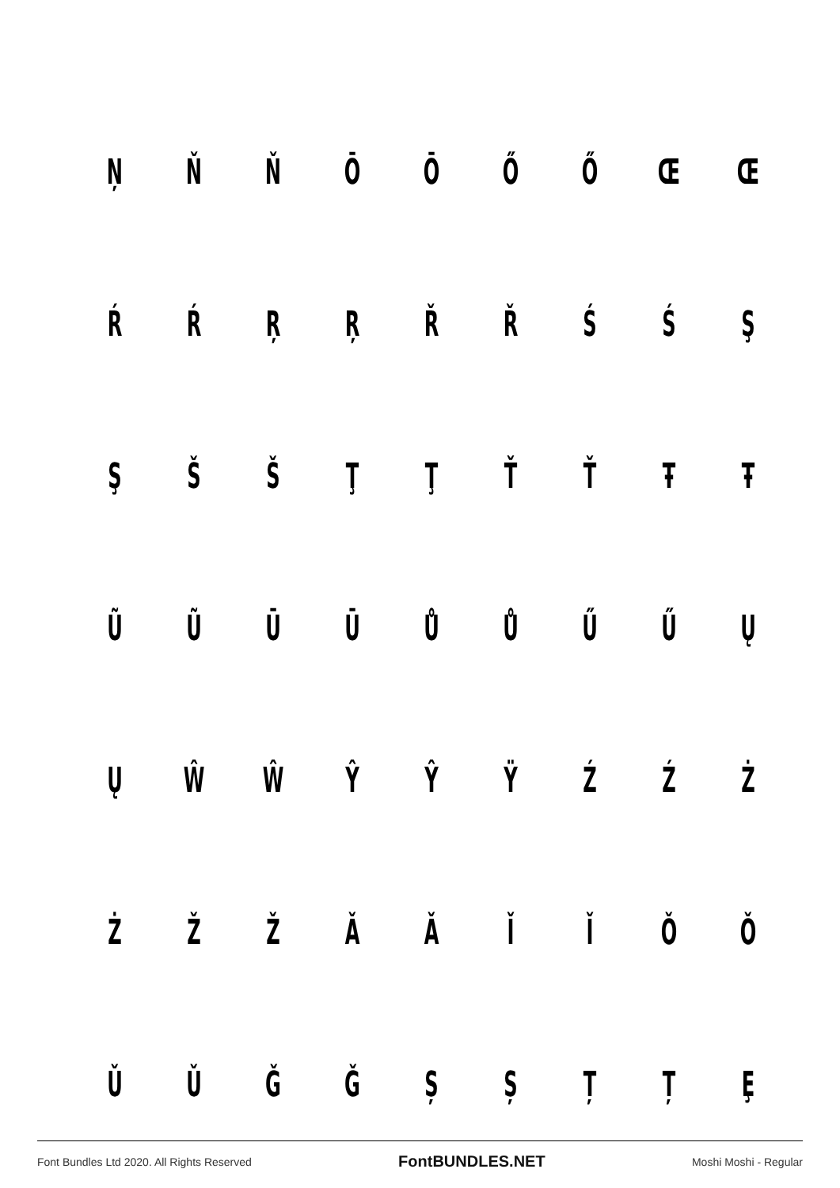ŅŇŇŌŌŐŐŒŒ
ŔŔŖŖŘŘŚŚŞ
ŞŠŠŢŢŤŤŦŦ
ŨŨŪŪŮŮŰŰŲ
ŲŴŴŶŶŸŹŹŻ
ŻŽŽǍǍǏǏǑǑ
ǓǓǦǦȘȘȚȚȨ
Font Bundles Ltd 2020. All Rights Reserved FontBUNDLES.NET Moshi Moshi - Regular